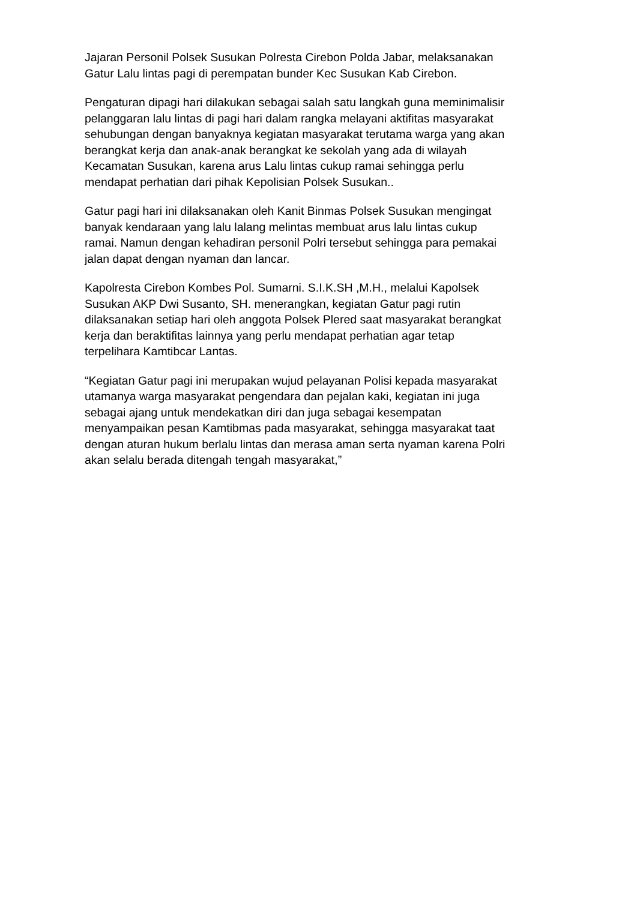Jajaran Personil Polsek Susukan Polresta Cirebon Polda Jabar, melaksanakan Gatur Lalu lintas pagi di perempatan bunder Kec Susukan Kab Cirebon.
Pengaturan dipagi hari dilakukan sebagai salah satu langkah guna meminimalisir pelanggaran lalu lintas di pagi hari dalam rangka melayani aktifitas masyarakat sehubungan dengan banyaknya kegiatan masyarakat terutama warga yang akan berangkat kerja dan anak-anak berangkat ke sekolah yang ada di wilayah Kecamatan Susukan, karena arus Lalu lintas cukup ramai sehingga perlu mendapat perhatian dari pihak Kepolisian Polsek Susukan..
Gatur pagi hari ini dilaksanakan oleh Kanit Binmas Polsek Susukan mengingat banyak kendaraan yang lalu lalang melintas membuat arus lalu lintas cukup ramai. Namun dengan kehadiran personil Polri tersebut sehingga para pemakai jalan dapat dengan nyaman dan lancar.
Kapolresta Cirebon Kombes Pol. Sumarni. S.I.K.SH ,M.H., melalui Kapolsek Susukan AKP Dwi Susanto, SH. menerangkan, kegiatan Gatur pagi rutin dilaksanakan setiap hari oleh anggota Polsek Plered saat masyarakat berangkat kerja dan beraktifitas lainnya yang perlu mendapat perhatian agar tetap terpelihara Kamtibcar Lantas.
“Kegiatan Gatur pagi ini merupakan wujud pelayanan Polisi kepada masyarakat utamanya warga masyarakat pengendara dan pejalan kaki, kegiatan ini juga sebagai ajang untuk mendekatkan diri dan juga sebagai kesempatan menyampaikan pesan Kamtibmas pada masyarakat, sehingga masyarakat taat dengan aturan hukum berlalu lintas dan merasa aman serta nyaman karena Polri akan selalu berada ditengah tengah masyarakat,”